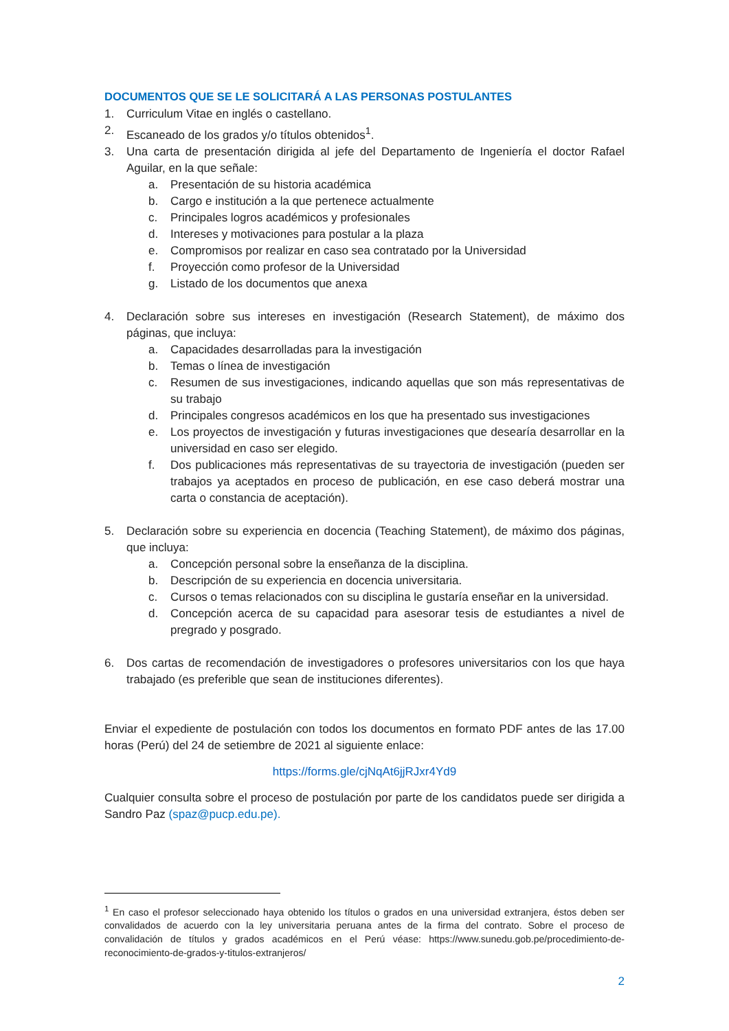DOCUMENTOS QUE SE LE SOLICITARÁ A LAS PERSONAS POSTULANTES
1. Curriculum Vitae en inglés o castellano.
2. Escaneado de los grados y/o títulos obtenidos<sup>1</sup>.
3. Una carta de presentación dirigida al jefe del Departamento de Ingeniería el doctor Rafael Aguilar, en la que señale:
a. Presentación de su historia académica
b. Cargo e institución a la que pertenece actualmente
c. Principales logros académicos y profesionales
d. Intereses y motivaciones para postular a la plaza
e. Compromisos por realizar en caso sea contratado por la Universidad
f. Proyección como profesor de la Universidad
g. Listado de los documentos que anexa
4. Declaración sobre sus intereses en investigación (Research Statement), de máximo dos páginas, que incluya:
a. Capacidades desarrolladas para la investigación
b. Temas o línea de investigación
c. Resumen de sus investigaciones, indicando aquellas que son más representativas de su trabajo
d. Principales congresos académicos en los que ha presentado sus investigaciones
e. Los proyectos de investigación y futuras investigaciones que desearía desarrollar en la universidad en caso ser elegido.
f. Dos publicaciones más representativas de su trayectoria de investigación (pueden ser trabajos ya aceptados en proceso de publicación, en ese caso deberá mostrar una carta o constancia de aceptación).
5. Declaración sobre su experiencia en docencia (Teaching Statement), de máximo dos páginas, que incluya:
a. Concepción personal sobre la enseñanza de la disciplina.
b. Descripción de su experiencia en docencia universitaria.
c. Cursos o temas relacionados con su disciplina le gustaría enseñar en la universidad.
d. Concepción acerca de su capacidad para asesorar tesis de estudiantes a nivel de pregrado y posgrado.
6. Dos cartas de recomendación de investigadores o profesores universitarios con los que haya trabajado (es preferible que sean de instituciones diferentes).
Enviar el expediente de postulación con todos los documentos en formato PDF antes de las 17.00 horas (Perú) del 24 de setiembre de 2021 al siguiente enlace:
https://forms.gle/cjNqAt6jjRJxr4Yd9
Cualquier consulta sobre el proceso de postulación por parte de los candidatos puede ser dirigida a Sandro Paz (spaz@pucp.edu.pe).
<sup>1</sup> En caso el profesor seleccionado haya obtenido los títulos o grados en una universidad extranjera, éstos deben ser convalidados de acuerdo con la ley universitaria peruana antes de la firma del contrato. Sobre el proceso de convalidación de títulos y grados académicos en el Perú véase: https://www.sunedu.gob.pe/procedimiento-de-reconocimiento-de-grados-y-titulos-extranjeros/
2